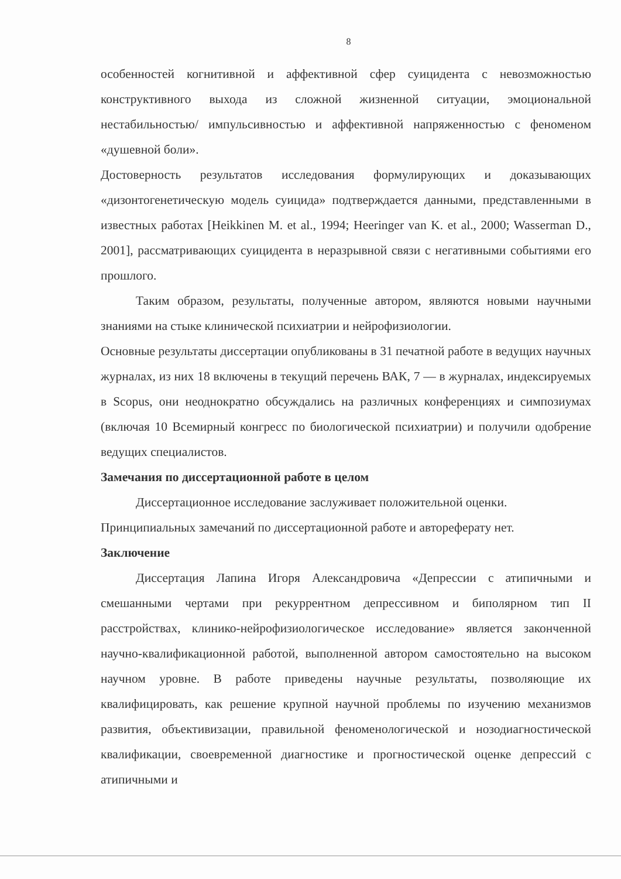8
особенностей когнитивной и аффективной сфер суицидента с невозможностью конструктивного выхода из сложной жизненной ситуации, эмоциональной нестабильностью/ импульсивностью и аффективной напряженностью с феноменом «душевной боли».
Достоверность результатов исследования формулирующих и доказывающих «дизонтогенетическую модель суицида» подтверждается данными, представленными в известных работах [Heikkinen M. et al., 1994; Heeringer van K. et al., 2000; Wasserman D., 2001], рассматривающих суицидента в неразрывной связи с негативными событиями его прошлого.
Таким образом, результаты, полученные автором, являются новыми научными знаниями на стыке клинической психиатрии и нейрофизиологии.
Основные результаты диссертации опубликованы в 31 печатной работе в ведущих научных журналах, из них 18 включены в текущий перечень ВАК, 7 — в журналах, индексируемых в Scopus, они неоднократно обсуждались на различных конференциях и симпозиумах (включая 10 Всемирный конгресс по биологической психиатрии) и получили одобрение ведущих специалистов.
Замечания по диссертационной работе в целом
Диссертационное исследование заслуживает положительной оценки.
Принципиальных замечаний по диссертационной работе и автореферату нет.
Заключение
Диссертация Лапина Игоря Александровича «Депрессии с атипичными и смешанными чертами при рекуррентном депрессивном и биполярном тип II расстройствах, клинико-нейрофизиологическое исследование» является законченной научно-квалификационной работой, выполненной автором самостоятельно на высоком научном уровне. В работе приведены научные результаты, позволяющие их квалифицировать, как решение крупной научной проблемы по изучению механизмов развития, объективизации, правильной феноменологической и нозодиагностической квалификации, своевременной диагностике и прогностической оценке депрессий с атипичными и